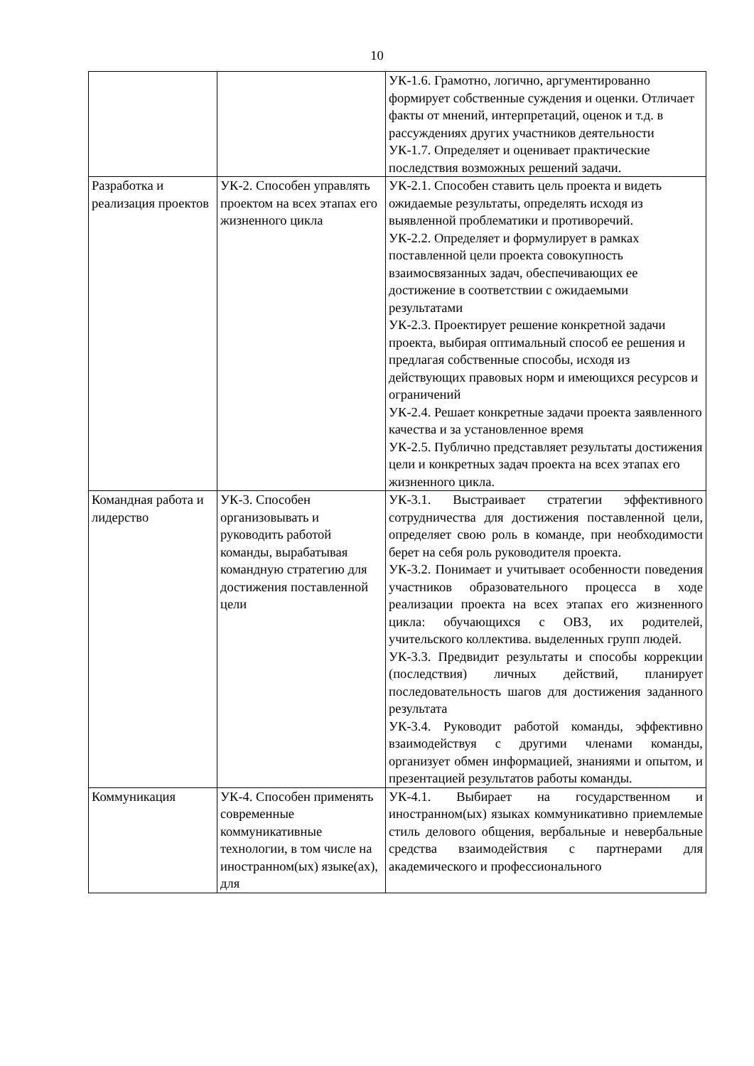10
| | | УК-1.6. Грамотно, логично, аргументированно формирует собственные суждения и оценки. Отличает факты от мнений, интерпретаций, оценок и т.д. в рассуждениях других участников деятельности УК-1.7. Определяет и оценивает практические последствия возможных решений задачи. |
| Разработка и реализация проектов | УК-2. Способен управлять проектом на всех этапах его жизненного цикла | УК-2.1. Способен ставить цель проекта и видеть ожидаемые результаты, определять исходя из выявленной проблематики и противоречий. УК-2.2. Определяет и формулирует в рамках поставленной цели проекта совокупность взаимосвязанных задач, обеспечивающих ее достижение в соответствии с ожидаемыми результатами УК-2.3. Проектирует решение конкретной задачи проекта, выбирая оптимальный способ ее решения и предлагая собственные способы, исходя из действующих правовых норм и имеющихся ресурсов и ограничений УК-2.4. Решает конкретные задачи проекта заявленного качества и за установленное время УК-2.5. Публично представляет результаты достижения цели и конкретных задач проекта на всех этапах его жизненного цикла. |
| Командная работа и лидерство | УК-3. Способен организовывать и руководить работой команды, вырабатывая командную стратегию для достижения поставленной цели | УК-3.1. Выстраивает стратегии эффективного сотрудничества для достижения поставленной цели, определяет свою роль в команде, при необходимости берет на себя роль руководителя проекта. УК-3.2. Понимает и учитывает особенности поведения участников образовательного процесса в ходе реализации проекта на всех этапах его жизненного цикла: обучающихся с ОВЗ, их родителей, учительского коллектива. выделенных групп людей. УК-3.3. Предвидит результаты и способы коррекции (последствия) личных действий, планирует последовательность шагов для достижения заданного результата УК-3.4. Руководит работой команды, эффективно взаимодействуя с другими членами команды, организует обмен информацией, знаниями и опытом, и презентацией результатов работы команды. |
| Коммуникация | УК-4. Способен применять современные коммуникативные технологии, в том числе на иностранном(ых) языке(ах), для | УК-4.1. Выбирает на государственном и иностранном(ых) языках коммуникативно приемлемые стиль делового общения, вербальные и невербальные средства взаимодействия с партнерами для академического и профессионального |